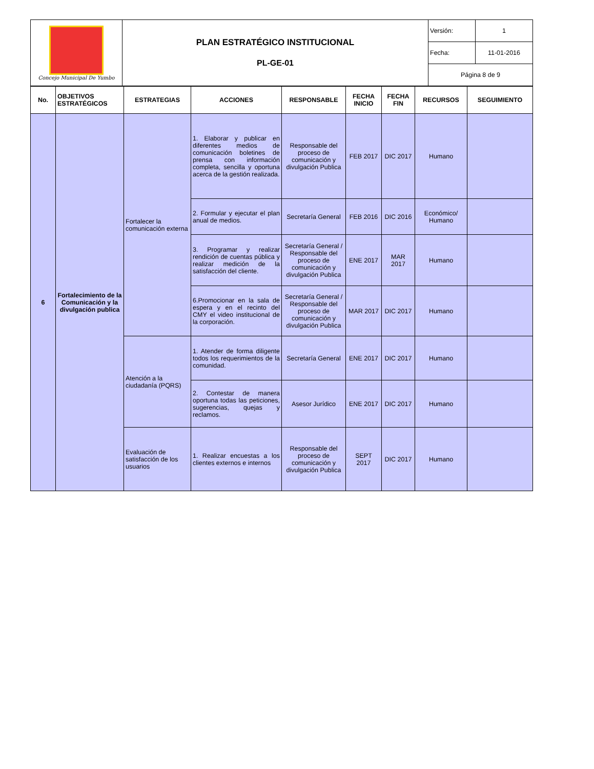| Concejo Municipal De Yumbo | PLAN ESTRATÉGICO INSTITUCIONAL PL-GE-01 | Versión: | 1 |
| | | Fecha: | 11-01-2016 |
| | | Página 8 de 9 | |
| No. | OBJETIVOS ESTRATÉGICOS | ESTRATEGIAS | ACCIONES | RESPONSABLE | FECHA INICIO | FECHA FIN | RECURSOS | SEGUIMIENTO |
| --- | --- | --- | --- | --- | --- | --- | --- | --- |
| 6 | Fortalecimiento de la Comunicación y la divulgación publica | Fortalecer la comunicación externa | 1. Elaborar y publicar en diferentes medios de comunicación boletines de prensa con información completa, sencilla y oportuna acerca de la gestión realizada. | Responsable del proceso de comunicación y divulgación Publica | FEB 2017 | DIC 2017 | Humano | |
| | | | 2. Formular y ejecutar el plan anual de medios. | Secretaría General | FEB 2016 | DIC 2016 | Económico/ Humano | |
| | | | 3. Programar y realizar rendición de cuentas pública y realizar medición de la satisfacción del cliente. | Secretaría General / Responsable del proceso de comunicación y divulgación Publica | ENE 2017 | MAR 2017 | Humano | |
| | | | 6.Promocionar en la sala de espera y en el recinto del CMY el video institucional de la corporación. | Secretaría General / Responsable del proceso de comunicación y divulgación Publica | MAR 2017 | DIC 2017 | Humano | |
| | | Atención a la ciudadanía (PQRS) | 1. Atender de forma diligente todos los requerimientos de la comunidad. | Secretaría General | ENE 2017 | DIC 2017 | Humano | |
| | | | 2. Contestar de manera oportuna todas las peticiones, sugerencias, quejas y reclamos. | Asesor Jurídico | ENE 2017 | DIC 2017 | Humano | |
| | | Evaluación de satisfacción de los usuarios | 1. Realizar encuestas a los clientes externos e internos | Responsable del proceso de comunicación y divulgación Publica | SEPT 2017 | DIC 2017 | Humano | |